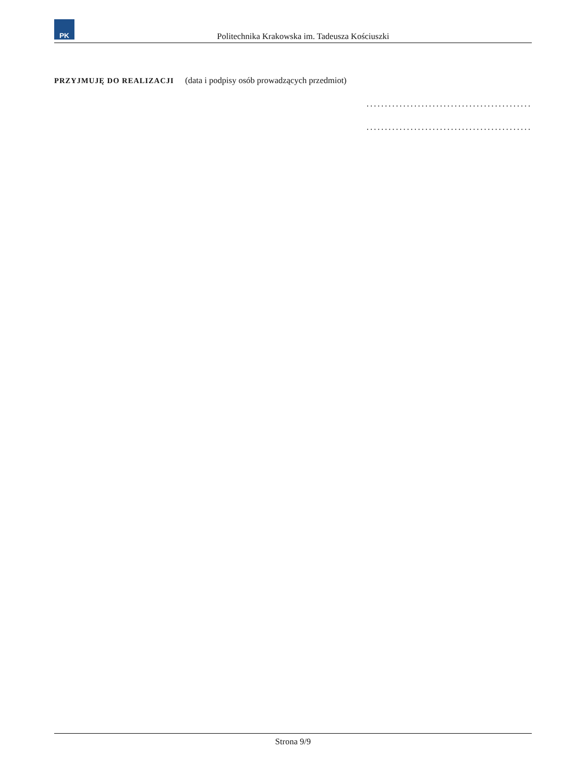PK
Politechnika Krakowska im. Tadeusza Kościuszki
PRZYJMUJĘ DO REALIZACJI (data i podpisy osób prowadzących przedmiot)
.............................................
.............................................
Strona 9/9